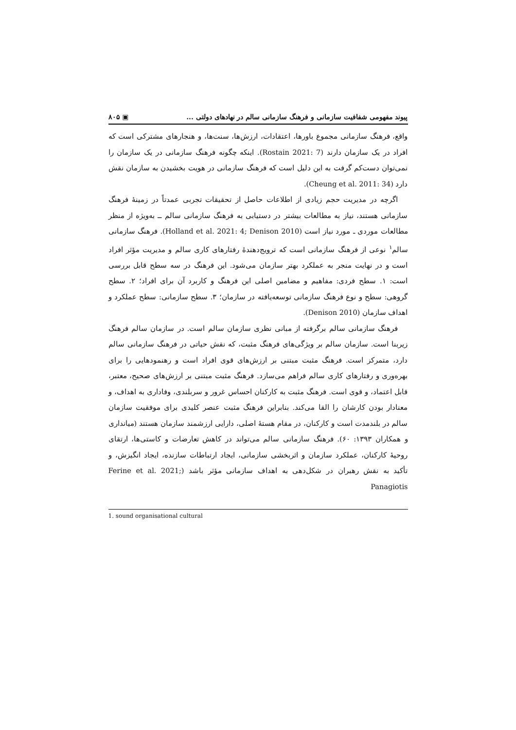پیوند مفهومی شفافیت سازمانی و فرهنگ سازمانی سالم در نهادهای دولتی ... ▣ ۸۰۵
واقع، فرهنگ سازمانی مجموع باورها، اعتقادات، ارزش‌ها، سنت‌ها، و هنجارهای مشترکی است که افراد در یک سازمان دارند (Rostain 2021: 7). اینکه چگونه فرهنگ سازمانی در یک سازمان را نمی‌توان دست‌کم گرفت به این دلیل است که فرهنگ سازمانی در هویت بخشیدن به سازمان نقش دارد (Cheung et al. 2011: 34).
اگرچه در مدیریت حجم زیادی از اطلاعات حاصل از تحقیقات تجربی عمدتاً در زمینهٔ فرهنگ سازمانی هستند، نیاز به مطالعات بیشتر در دستیابی به فرهنگ سازمانی سالم ــ به‌ویژه از منظر مطالعات موردی ـ مورد نیاز است (Holland et al. 2021: 4; Denison 2010). فرهنگ سازمانی سالم<sup>۱</sup> نوعی از فرهنگ سازمانی است که ترویج‌دهندهٔ رفتارهای کاری سالم و مدیریت مؤثر افراد است و در نهایت منجر به عملکرد بهتر سازمان می‌شود. این فرهنگ در سه سطح قابل بررسی است: ۱. سطح فردی: مفاهیم و مضامین اصلی این فرهنگ و کاربرد آن برای افراد؛ ۲. سطح گروهی: سطح و نوع فرهنگ سازمانی توسعه‌یافته در سازمان؛ ۳. سطح سازمانی: سطح عملکرد و اهداف سازمان (Denison 2010).
فرهنگ سازمانی سالم برگرفته از مبانی نظری سازمان سالم است. در سازمان سالم فرهنگ زیربنا است. سازمان سالم بر ویژگی‌های فرهنگ مثبت، که نقش حیاتی در فرهنگ سازمانی سالم دارد، متمرکز است. فرهنگ مثبت مبتنی بر ارزش‌های قوی افراد است و رهنمودهایی را برای بهره‌وری و رفتارهای کاری سالم فراهم می‌سازد. فرهنگ مثبت مبتنی بر ارزش‌های صحیح، معتبر، قابل اعتماد، و قوی است. فرهنگ مثبت به کارکنان احساس غرور و سربلندی، وفاداری به اهداف، و معنادار بودن کارشان را القا می‌کند. بنابراین فرهنگ مثبت عنصر کلیدی برای موفقیت سازمان سالم در بلندمدت است و کارکنان، در مقام هستهٔ اصلی، دارایی ارزشمند سازمان هستند (میانداری و همکاران ۱۳۹۳: ۶۰). فرهنگ سازمانی سالم می‌تواند در کاهش تعارضات و کاستی‌ها، ارتقای روحیهٔ کارکنان، عملکرد سازمان و اثربخشی سازمانی، ایجاد ارتباطات سازنده، ایجاد انگیزش، و تأکید به نقش رهبران در شکل‌دهی به اهداف سازمانی مؤثر باشد (Ferine et al. 2021; Panagiotis
1. sound organisational cultural